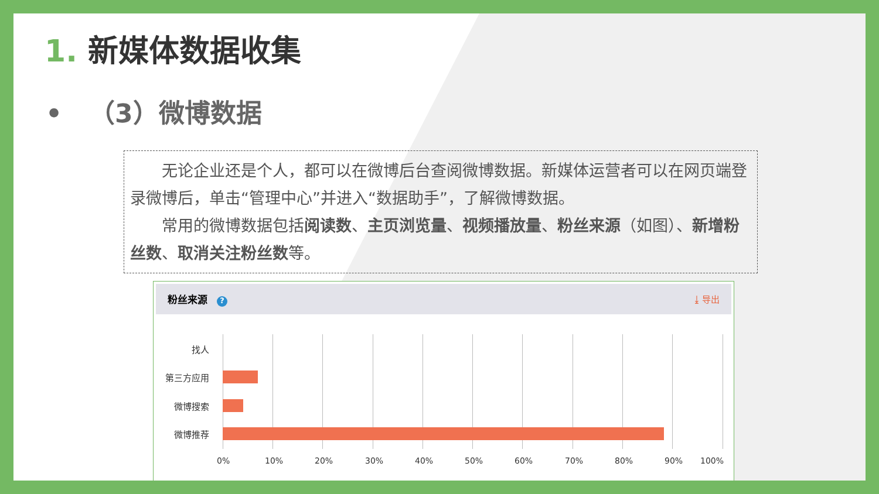1. 新媒体数据收集
• （3）微博数据
无论企业还是个人，都可以在微博后台查阅微博数据。新媒体运营者可以在网页端登录微博后，单击“管理中心”并进入“数据助手”，了解微博数据。
常用的微博数据包括阅读数、主页浏览量、视频播放量、粉丝来源（如图）、新增粉丝数、取消关注粉丝数等。
粉丝来源 ? ⤓ 导出
找人
第三方应用
微博搜索
微博推荐
0% 10% 20% 30% 40% 50% 60% 70% 80% 90% 100%